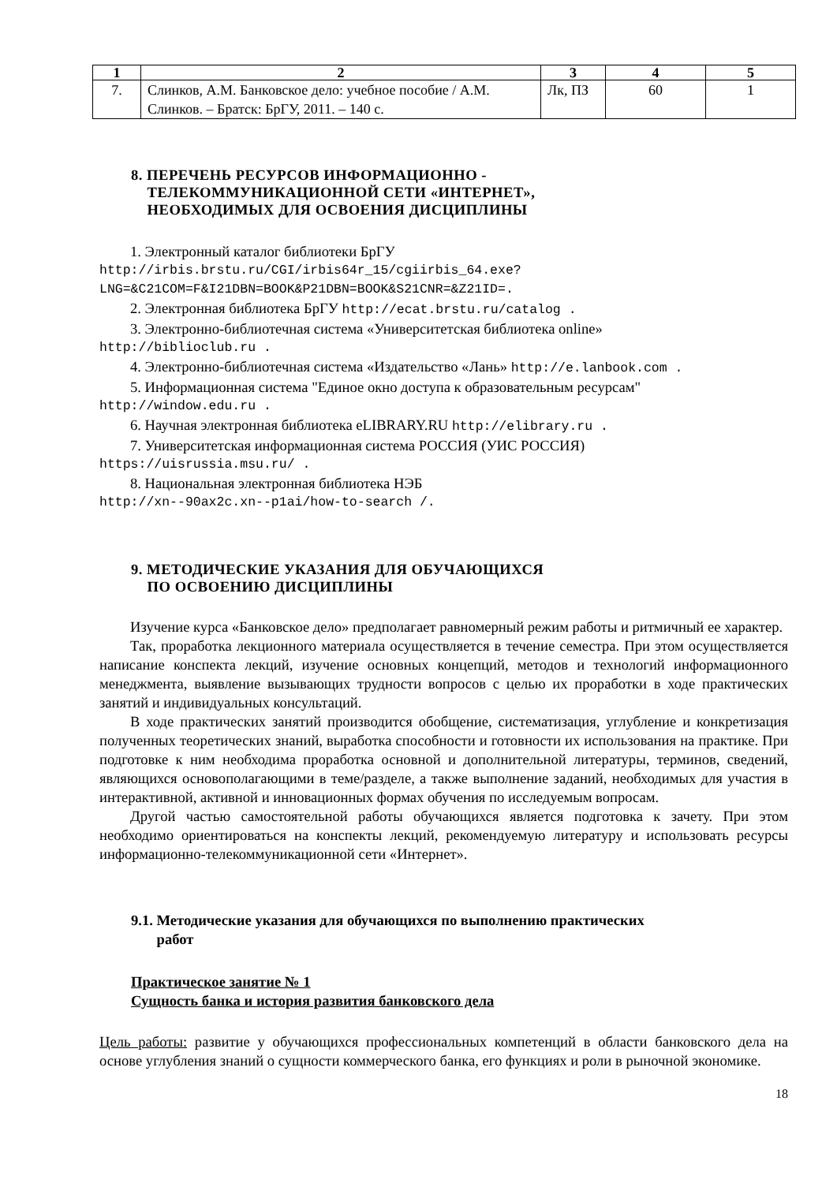| 1 | 2 | 3 | 4 | 5 |
| --- | --- | --- | --- | --- |
| 7. | Слинков, А.М. Банковское дело: учебное пособие / А.М. Слинков. – Братск: БрГУ, 2011. – 140 с. | Лк, ПЗ | 60 | 1 |
8. ПЕРЕЧЕНЬ РЕСУРСОВ ИНФОРМАЦИОННО -
ТЕЛЕКОММУНИКАЦИОННОЙ СЕТИ «ИНТЕРНЕТ»,
НЕОБХОДИМЫХ ДЛЯ ОСВОЕНИЯ ДИСЦИПЛИНЫ
1. Электронный каталог библиотеки БрГУ
http://irbis.brstu.ru/CGI/irbis64r_15/cgiirbis_64.exe?LNG=&C21COM=F&I21DBN=BOOK&P21DBN=BOOK&S21CNR=&Z21ID=.
2. Электронная библиотека БрГУ http://ecat.brstu.ru/catalog .
3. Электронно-библиотечная система «Университетская библиотека online»
http://biblioclub.ru .
4. Электронно-библиотечная система «Издательство «Лань» http://e.lanbook.com .
5. Информационная система "Единое окно доступа к образовательным ресурсам"
http://window.edu.ru .
6. Научная электронная библиотека eLIBRARY.RU http://elibrary.ru .
7. Университетская информационная система РОССИЯ (УИС РОССИЯ)
https://uisrussia.msu.ru/ .
8. Национальная электронная библиотека НЭБ
http://xn--90ax2c.xn--p1ai/how-to-search /.
9. МЕТОДИЧЕСКИЕ УКАЗАНИЯ ДЛЯ ОБУЧАЮЩИХСЯ
ПО ОСВОЕНИЮ ДИСЦИПЛИНЫ
Изучение курса «Банковское дело» предполагает равномерный режим работы и ритмичный ее характер.
Так, проработка лекционного материала осуществляется в течение семестра. При этом осуществляется написание конспекта лекций, изучение основных концепций, методов и технологий информационного менеджмента, выявление вызывающих трудности вопросов с целью их проработки в ходе практических занятий и индивидуальных консультаций.
В ходе практических занятий производится обобщение, систематизация, углубление и конкретизация полученных теоретических знаний, выработка способности и готовности их использования на практике. При подготовке к ним необходима проработка основной и дополнительной литературы, терминов, сведений, являющихся основополагающими в теме/разделе, а также выполнение заданий, необходимых для участия в интерактивной, активной и инновационных формах обучения по исследуемым вопросам.
Другой частью самостоятельной работы обучающихся является подготовка к зачету. При этом необходимо ориентироваться на конспекты лекций, рекомендуемую литературу и использовать ресурсы информационно-телекоммуникационной сети «Интернет».
9.1. Методические указания для обучающихся по выполнению практических
работ
Практическое занятие № 1
Сущность банка и история развития банковского дела
Цель работы: развитие у обучающихся профессиональных компетенций в области банковского дела на основе углубления знаний о сущности коммерческого банка, его функциях и роли в рыночной экономике.
18